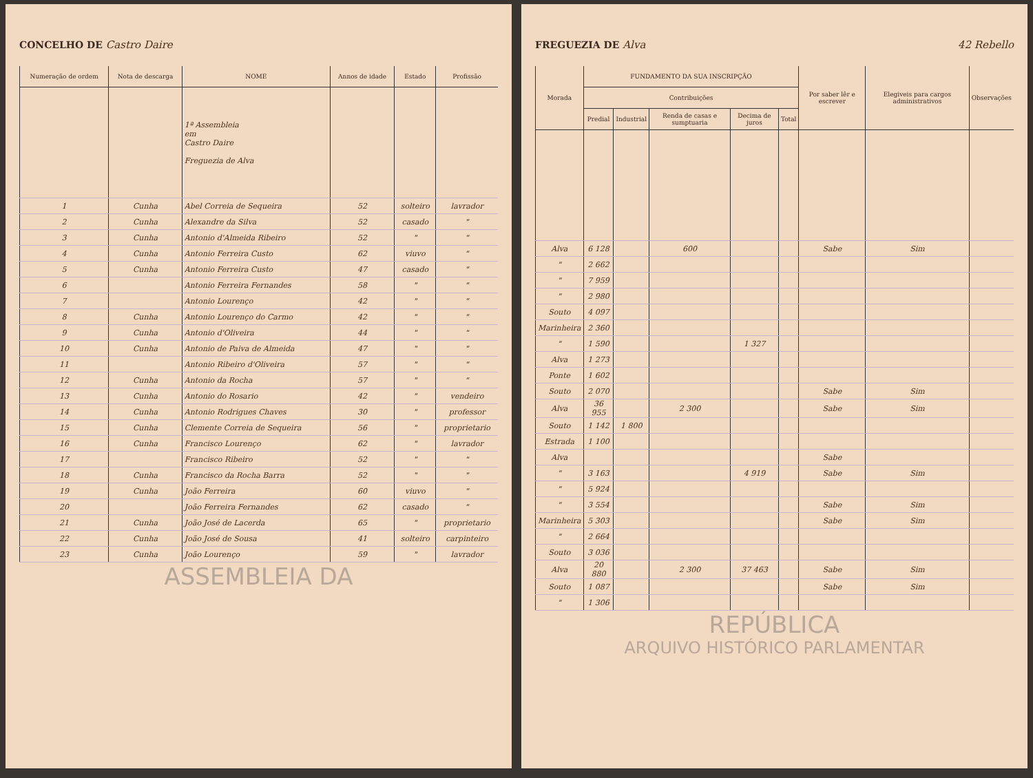CONCELHO DE Castro Daire
| Numeração de ordem | Nota de descarga | NOME | Annos de idade | Estado | Profissão |
| --- | --- | --- | --- | --- | --- |
| | | 1ª Assembleia em Castro Daire Freguezia de Alva | | | |
| 1 | Cunha | Abel Correia de Sequeira | 52 | solteiro | lavrador |
| 2 | Cunha | Alexandre da Silva | 52 | casado | " |
| 3 | Cunha | Antonio d'Almeida Ribeiro | 52 | " | " |
| 4 | Cunha | Antonio Ferreira Custo | 62 | viuvo | " |
| 5 | Cunha | Antonio Ferreira Custo | 47 | casado | " |
| 6 | | Antonio Ferreira Fernandes | 58 | " | " |
| 7 | | Antonio Lourenço | 42 | " | " |
| 8 | Cunha | Antonio Lourenço do Carmo | 42 | " | " |
| 9 | Cunha | Antonio d'Oliveira | 44 | " | " |
| 10 | Cunha | Antonio de Paiva de Almeida | 47 | " | " |
| 11 | | Antonio Ribeiro d'Oliveira | 57 | " | " |
| 12 | Cunha | Antonio da Rocha | 57 | " | " |
| 13 | Cunha | Antonio do Rosario | 42 | " | vendeiro |
| 14 | Cunha | Antonio Rodrigues Chaves | 30 | " | professor |
| 15 | Cunha | Clemente Correia de Sequeira | 56 | " | proprietario |
| 16 | Cunha | Francisco Lourenço | 62 | " | lavrador |
| 17 | | Francisco Ribeiro | 52 | " | " |
| 18 | Cunha | Francisco da Rocha Barra | 52 | " | " |
| 19 | Cunha | João Ferreira | 60 | viuvo | " |
| 20 | | João Ferreira Fernandes | 62 | casado | " |
| 21 | Cunha | João José de Lacerda | 65 | " | proprietario |
| 22 | Cunha | João José de Sousa | 41 | solteiro | carpinteiro |
| 23 | Cunha | João Lourenço | 59 | " | lavrador |
ASSEMBLEIA DA
FREGUEZIA DE Alva 42 Rebello
| Morada | FUNDAMENTO DA SUA INSCRIPÇÃO | | | | | Por saber lêr e escrever | Elegiveis para cargos administrativos | Observações |
| --- | --- | --- | --- | --- | --- | --- | --- | --- |
| | Contribuições | | | | | | | |
| | Predial | Industrial | Renda de casas e sumptuaria | Decima de juros | Total | | | |
| Alva | 6 128 | | 600 | | | Sabe | Sim | |
| " | 2 662 | | | | | | | |
| " | 7 959 | | | | | | | |
| " | 2 980 | | | | | | | |
| Souto | 4 097 | | | | | | | |
| Marinheira | 2 360 | | | | | | | |
| " | 1 590 | | | 1 327 | | | | |
| Alva | 1 273 | | | | | | | |
| Ponte | 1 602 | | | | | | | |
| Souto | 2 070 | | | | | Sabe | Sim | |
| Alva | 36 955 | | 2 300 | | | Sabe | Sim | |
| Souto | 1 142 | 1 800 | | | | | | |
| Estrada | 1 100 | | | | | | | |
| Alva | | | | | | Sabe | | |
| " | 3 163 | | | 4 919 | | Sabe | Sim | |
| " | 5 924 | | | | | | | |
| " | 3 554 | | | | | Sabe | Sim | |
| Marinheira | 5 303 | | | | | Sabe | Sim | |
| " | 2 664 | | | | | | | |
| Souto | 3 036 | | | | | | | |
| Alva | 20 880 | | 2 300 | 37 463 | | Sabe | Sim | |
| Souto | 1 087 | | | | | Sabe | Sim | |
| " | 1 306 | | | | | | | |
REPÚBLICA
ARQUIVO HISTÓRICO PARLAMENTAR